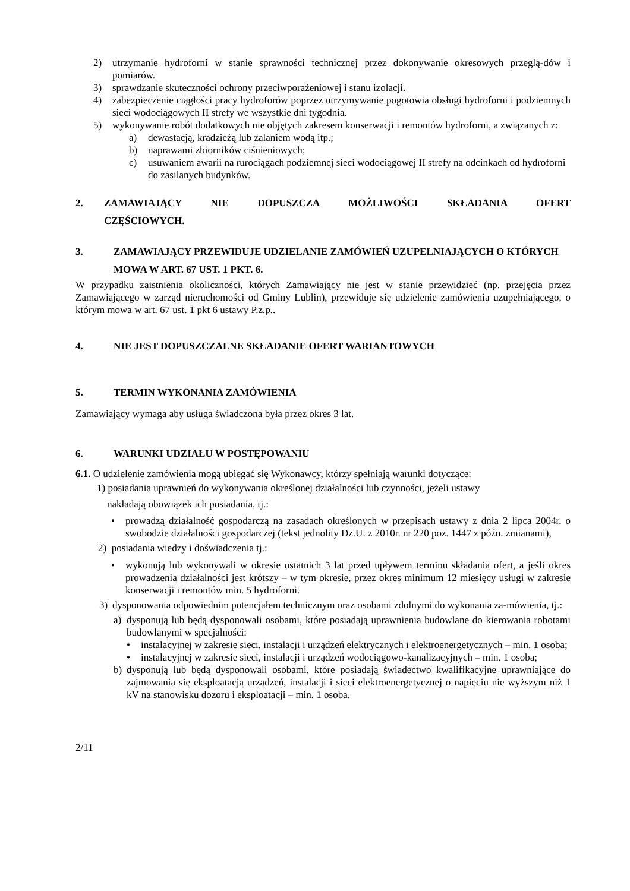2) utrzymanie hydroforni w stanie sprawności technicznej przez dokonywanie okresowych przeglą-dów i pomiarów.
3) sprawdzanie skuteczności ochrony przeciwporażeniowej i stanu izolacji.
4) zabezpieczenie ciągłości pracy hydroforów poprzez utrzymywanie pogotowia obsługi hydroforni i podziemnych sieci wodociągowych II strefy we wszystkie dni tygodnia.
5) wykonywanie robót dodatkowych nie objętych zakresem konserwacji i remontów hydroforni, a związanych z:
a) dewastacją, kradzieżą lub zalaniem wodą itp.;
b) naprawami zbiorników ciśnieniowych;
c) usuwaniem awarii na rurociągach podziemnej sieci wodociągowej II strefy na odcinkach od hydroforni do zasilanych budynków.
2. ZAMAWIAJĄCY NIE DOPUSZCZA MOŻLIWOŚCI SKŁADANIA OFERT
CZĘŚCIOWYCH.
3. ZAMAWIAJĄCY PRZEWIDUJE UDZIELANIE ZAMÓWIEŃ UZUPEŁNIAJĄCYCH O KTÓRYCH MOWA W ART. 67 UST. 1 PKT. 6.
W przypadku zaistnienia okoliczności, których Zamawiający nie jest w stanie przewidzieć (np. przejęcia przez Zamawiającego w zarząd nieruchomości od Gminy Lublin), przewiduje się udzielenie zamówienia uzupełniającego, o którym mowa w art. 67 ust. 1 pkt 6 ustawy P.z.p..
4. NIE JEST DOPUSZCZALNE SKŁADANIE OFERT WARIANTOWYCH
5. TERMIN WYKONANIA ZAMÓWIENIA
Zamawiający wymaga aby usługa świadczona była przez okres 3 lat.
6. WARUNKI UDZIAŁU W POSTĘPOWANIU
6.1. O udzielenie zamówienia mogą ubiegać się Wykonawcy, którzy spełniają warunki dotyczące:
1) posiadania uprawnień do wykonywania określonej działalności lub czynności, jeżeli ustawy
nakładają obowiązek ich posiadania, tj.:
• prowadzą działalność gospodarczą na zasadach określonych w przepisach ustawy z dnia 2 lipca 2004r. o swobodzie działalności gospodarczej (tekst jednolity Dz.U. z 2010r. nr 220 poz. 1447 z późn. zmianami),
2) posiadania wiedzy i doświadczenia tj.:
• wykonują lub wykonywali w okresie ostatnich 3 lat przed upływem terminu składania ofert, a jeśli okres prowadzenia działalności jest krótszy – w tym okresie, przez okres minimum 12 miesięcy usługi w zakresie konserwacji i remontów min. 5 hydroforni.
3) dysponowania odpowiednim potencjałem technicznym oraz osobami zdolnymi do wykonania za-mówienia, tj.:
a) dysponują lub będą dysponowali osobami, które posiadają uprawnienia budowlane do kierowania robotami budowlanymi w specjalności:
• instalacyjnej w zakresie sieci, instalacji i urządzeń elektrycznych i elektroenergetycznych – min. 1 osoba;
• instalacyjnej w zakresie sieci, instalacji i urządzeń wodociągowo-kanalizacyjnych – min. 1 osoba;
b) dysponują lub będą dysponowali osobami, które posiadają świadectwo kwalifikacyjne uprawniające do zajmowania się eksploatacją urządzeń, instalacji i sieci elektroenergetycznej o napięciu nie wyższym niż 1 kV na stanowisku dozoru i eksploatacji – min. 1 osoba.
2/11